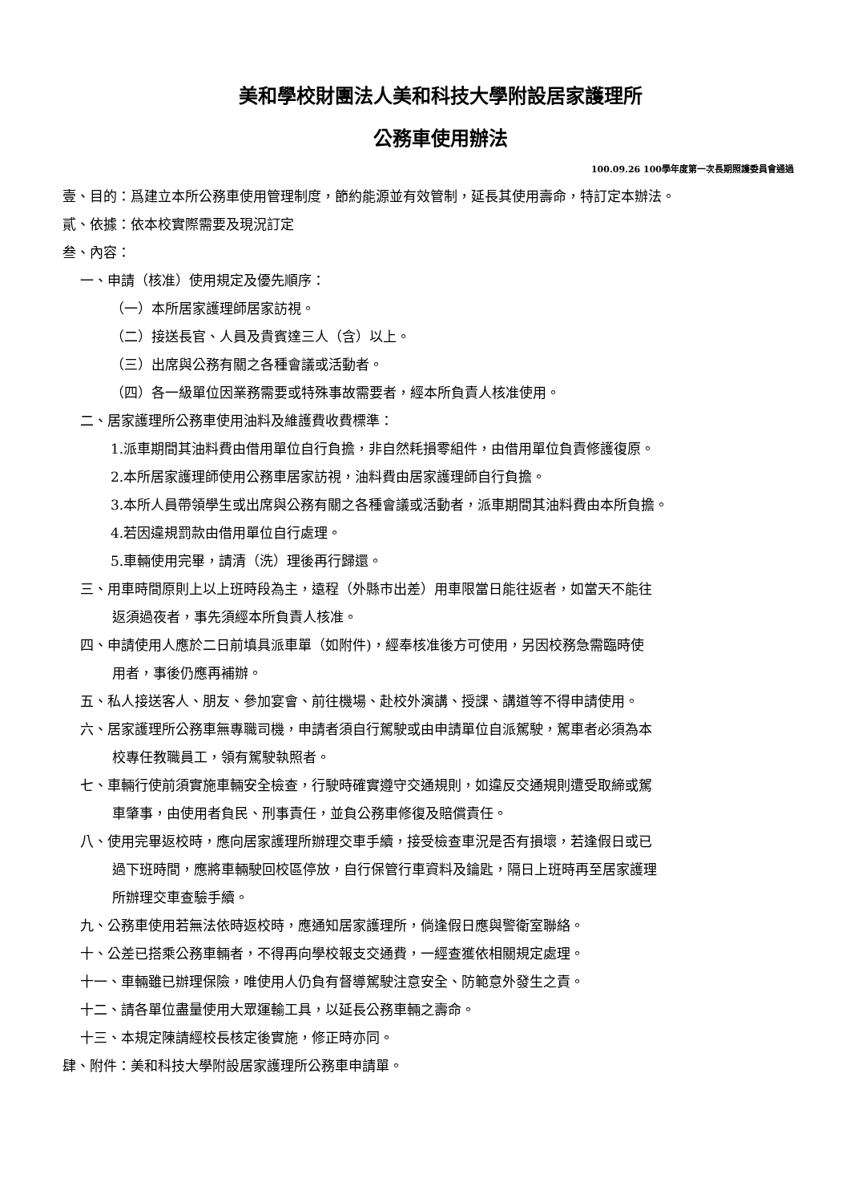美和學校財團法人美和科技大學附設居家護理所
公務車使用辦法
100.09.26 100學年度第一次長期照護委員會通過
壹、目的：爲建立本所公務車使用管理制度，節約能源並有效管制，延長其使用壽命，特訂定本辦法。
貳、依據：依本校實際需要及現況訂定
叁、內容：
一、申請（核准）使用規定及優先順序：
（一）本所居家護理師居家訪視。
（二）接送長官、人員及貴賓達三人（含）以上。
（三）出席與公務有關之各種會議或活動者。
（四）各一級單位因業務需要或特殊事故需要者，經本所負責人核准使用。
二、居家護理所公務車使用油料及維護費收費標準：
1.派車期間其油料費由借用單位自行負擔，非自然耗損零組件，由借用單位負責修護復原。
2.本所居家護理師使用公務車居家訪視，油料費由居家護理師自行負擔。
3.本所人員帶領學生或出席與公務有關之各種會議或活動者，派車期間其油料費由本所負擔。
4.若因違規罰款由借用單位自行處理。
5.車輛使用完畢，請清（洗）理後再行歸還。
三、用車時間原則上以上班時段為主，遠程（外縣市出差）用車限當日能往返者，如當天不能往
返須過夜者，事先須經本所負責人核准。
四、申請使用人應於二日前填具派車單（如附件)，經奉核准後方可使用，另因校務急需臨時使
用者，事後仍應再補辦。
五、私人接送客人、朋友、參加宴會、前往機場、赴校外演講、授課、講道等不得申請使用。
六、居家護理所公務車無專職司機，申請者須自行駕駛或由申請單位自派駕駛，駕車者必須為本
校專任教職員工，領有駕駛執照者。
七、車輛行使前須實施車輛安全檢查，行駛時確實遵守交通規則，如違反交通規則遭受取締或駕
車肇事，由使用者負民、刑事責任，並負公務車修復及賠償責任。
八、使用完畢返校時，應向居家護理所辦理交車手續，接受檢查車況是否有損壞，若逢假日或已
過下班時間，應將車輛駛回校區停放，自行保管行車資料及鑰匙，隔日上班時再至居家護理
所辦理交車查驗手續。
九、公務車使用若無法依時返校時，應通知居家護理所，倘逢假日應與警衛室聯絡。
十、公差已搭乘公務車輛者，不得再向學校報支交通費，一經查獲依相關規定處理。
十一、車輛雖已辦理保險，唯使用人仍負有督導駕駛注意安全、防範意外發生之責。
十二、請各單位盡量使用大眾運輸工具，以延長公務車輛之壽命。
十三、本規定陳請經校長核定後實施，修正時亦同。
肆、附件：美和科技大學附設居家護理所公務車申請單。